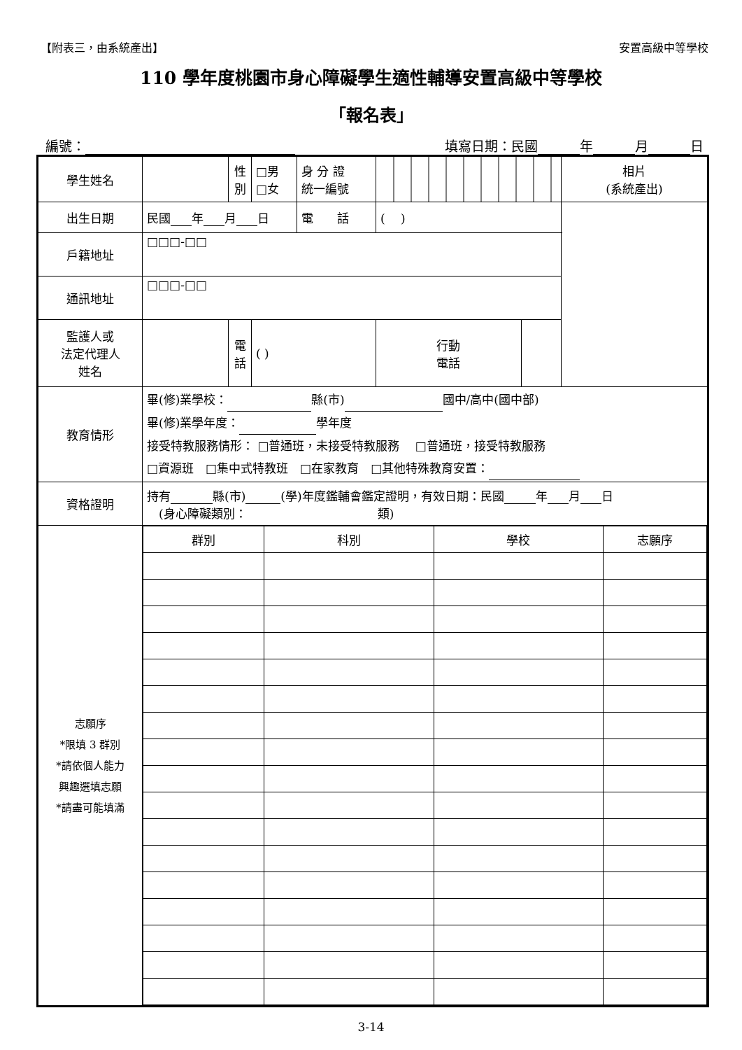【附表三，由系統產出】 安置高級中等學校
110 學年度桃園市身心障礙學生適性輔導安置高級中等學校
「報名表」
編號： 填寫日期：民國 年 月 日
| 學生姓名 | | 性 別 | □男 □女 | 身 分 證 統一編號 | | | 相片 (系統產出) |
| 出生日期 | 民國 年 月 日 | | | 電 話 | ( ) | | |
| 戶籍地址 | □□□-□□ | | | | | | |
| 通訊地址 | □□□-□□ | | | | | | |
| 監護人或 法定代理人 姓名 | | 電 話 | ( ) | | 行動 電話 | | |
| 教育情形 | 畢(修)業學校： 縣(市) 國中/高中(國中部) 畢(修)業學年度： 學年度 接受特教服務情形： □普通班，未接受特教服務 □普通班，接受特教服務 □資源班 □集中式特教班 □在家教育 □其他特殊教育安置： | | | | | | |
| 資格證明 | 持有 縣(市) (學)年度鑑輔會鑑定證明，有效日期：民國 年 月 日 (身心障礙類別： 類) | | | | | | |
| 志願序 *限填 3 群別 *請依個人能力 興趣選填志願 *請盡可能填滿 | / 群別 / 科別 / 學校 / 志願序 / | | | | | | |
3-14